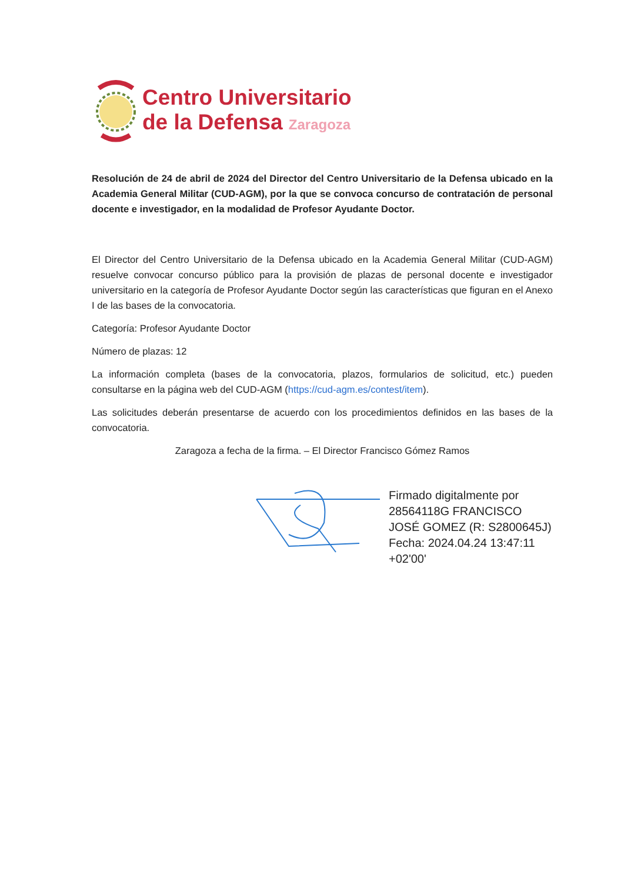Centro Universitario
de la Defensa Zaragoza
Resolución de 24 de abril de 2024 del Director del Centro Universitario de la Defensa ubicado en la Academia General Militar (CUD-AGM), por la que se convoca concurso de contratación de personal docente e investigador, en la modalidad de Profesor Ayudante Doctor.
El Director del Centro Universitario de la Defensa ubicado en la Academia General Militar (CUD-AGM) resuelve convocar concurso público para la provisión de plazas de personal docente e investigador universitario en la categoría de Profesor Ayudante Doctor según las características que figuran en el Anexo I de las bases de la convocatoria.
Categoría: Profesor Ayudante Doctor
Número de plazas: 12
La información completa (bases de la convocatoria, plazos, formularios de solicitud, etc.) pueden consultarse en la página web del CUD-AGM (https://cud-agm.es/contest/item).
Las solicitudes deberán presentarse de acuerdo con los procedimientos definidos en las bases de la convocatoria.
Zaragoza a fecha de la firma. – El Director Francisco Gómez Ramos
Firmado digitalmente por
28564118G FRANCISCO
JOSÉ GOMEZ (R: S2800645J)
Fecha: 2024.04.24 13:47:11
+02'00'